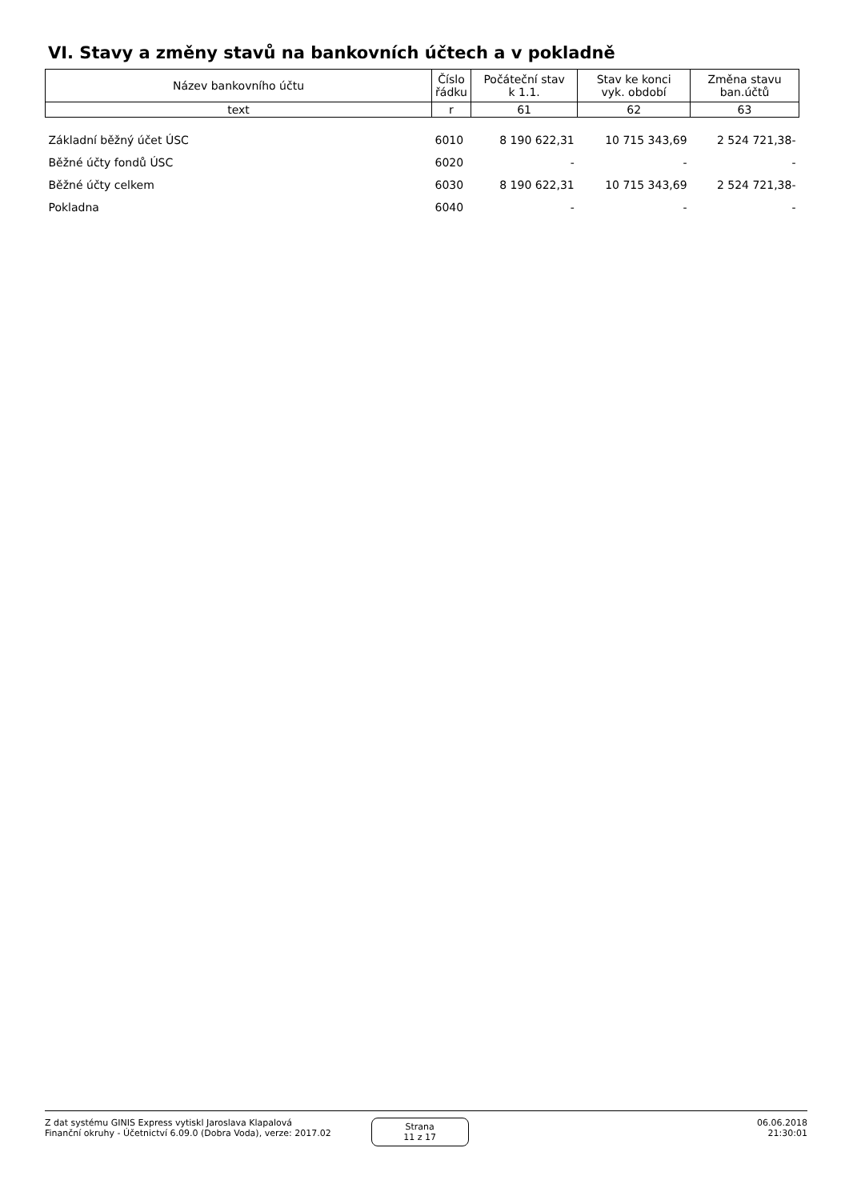VI. Stavy a změny stavů na bankovních účtech a v pokladně
| Název bankovního účtu | Číslo řádku | Počáteční stav k 1.1. | Stav ke konci vyk. období | Změna stavu ban.účtů |
| --- | --- | --- | --- | --- |
| text | r | 61 | 62 | 63 |
| Základní běžný účet ÚSC | 6010 | 8 190 622,31 | 10 715 343,69 | 2 524 721,38- |
| Běžné účty fondů ÚSC | 6020 | - | - | - |
| Běžné účty celkem | 6030 | 8 190 622,31 | 10 715 343,69 | 2 524 721,38- |
| Pokladna | 6040 | - | - | - |
Z dat systému GINIS Express vytiskl Jaroslava Klapalová
Finanční okruhy - Účetnictví 6.09.0 (Dobra Voda), verze: 2017.02
Strana
11 z 17
06.06.2018
21:30:01